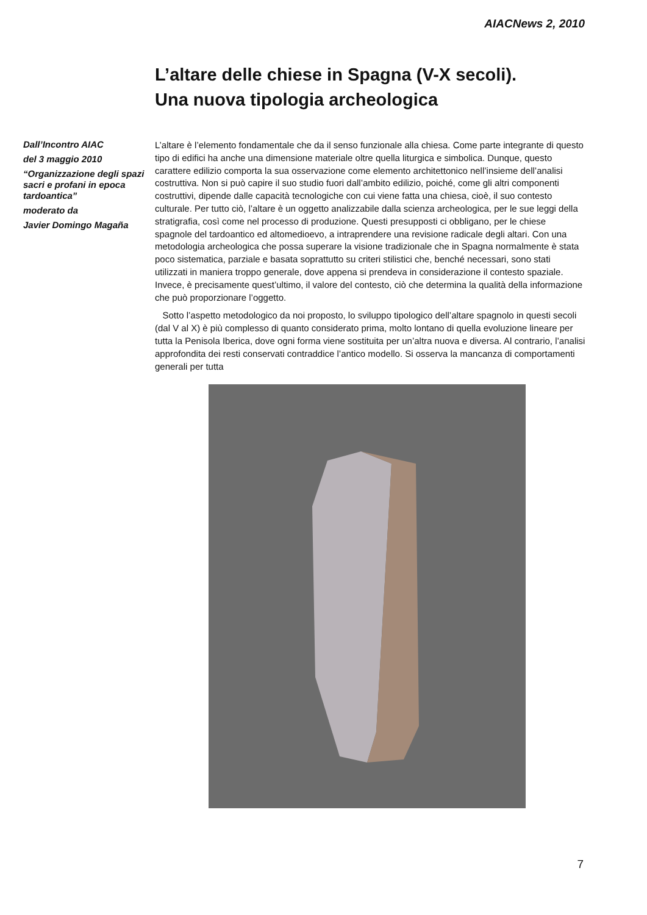AIACNews 2, 2010
L’altare delle chiese in Spagna (V-X secoli).
Una nuova tipologia archeologica
Dall’Incontro AIAC
del 3 maggio 2010
“Organizzazione degli spazi sacri e profani in epoca tardoantica”
moderato da
Javier Domingo Magaña
L’altare è l’elemento fondamentale che da il senso funzionale alla chiesa. Come parte integrante di questo tipo di edifici ha anche una dimensione materiale oltre quella liturgica e simbolica. Dunque, questo carattere edilizio comporta la sua osservazione come elemento architettonico nell’insieme dell’analisi costruttiva. Non si può capire il suo studio fuori dall’ambito edilizio, poiché, come gli altri componenti costruttivi, dipende dalle capacità tecnologiche con cui viene fatta una chiesa, cioè, il suo contesto culturale. Per tutto ciò, l’altare è un oggetto analizzabile dalla scienza archeologica, per le sue leggi della stratigrafia, così come nel processo di produzione. Questi presupposti ci obbligano, per le chiese spagnole del tardoantico ed altomedioevo, a intraprendere una revisione radicale degli altari. Con una metodologia archeologica che possa superare la visione tradizionale che in Spagna normalmente è stata poco sistematica, parziale e basata soprattutto su criteri stilistici che, benché necessari, sono stati utilizzati in maniera troppo generale, dove appena si prendeva in considerazione il contesto spaziale. Invece, è precisamente quest’ultimo, il valore del contesto, ciò che determina la qualità della informazione che può proporzionare l’oggetto.
Sotto l’aspetto metodologico da noi proposto, lo sviluppo tipologico dell’altare spagnolo in questi secoli (dal V al X) è più complesso di quanto considerato prima, molto lontano di quella evoluzione lineare per tutta la Penisola Iberica, dove ogni forma viene sostituita per un’altra nuova e diversa. Al contrario, l’analisi approfondita dei resti conservati contraddice l’antico modello. Si osserva la mancanza di comportamenti generali per tutta
7